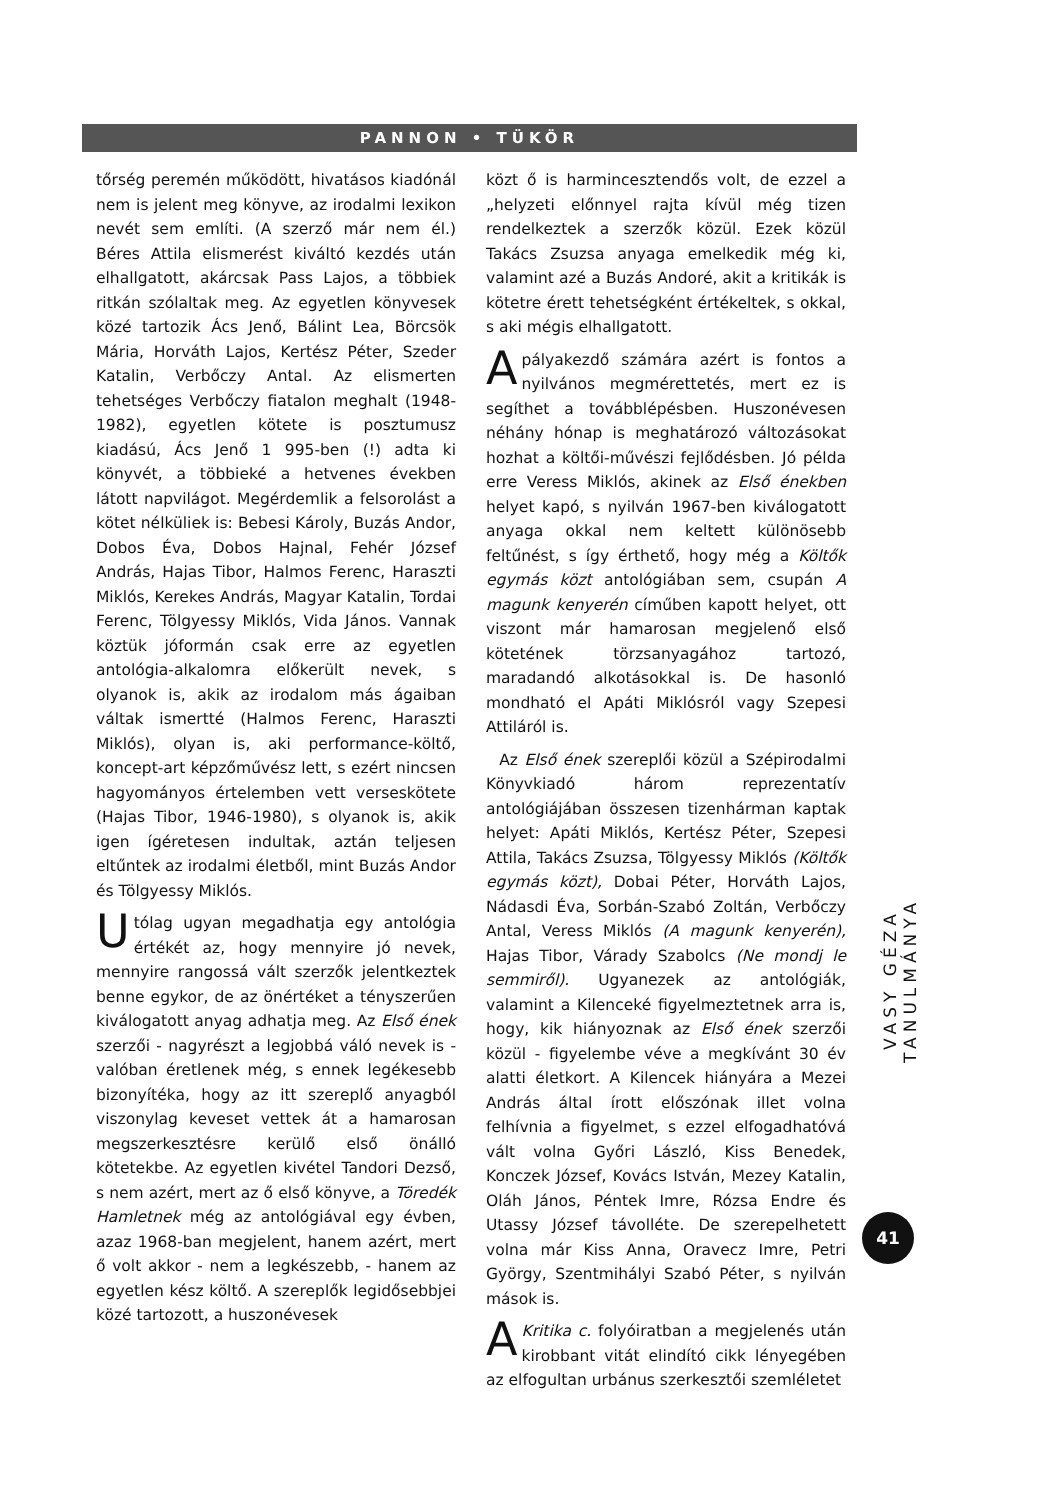PANNON • TÜKÖR
tőrség peremén működött, hivatásos kiadónál nem is jelent meg könyve, az irodalmi lexikon nevét sem említi. (A szerző már nem él.) Béres Attila elismerést kiváltó kezdés után elhallgatott, akárcsak Pass Lajos, a többiek ritkán szólaltak meg. Az egyetlen könyvesek közé tartozik Ács Jenő, Bálint Lea, Börcsök Mária, Horváth Lajos, Kertész Péter, Szeder Katalin, Verbőczy Antal. Az elismerten tehetséges Verbőczy fiatalon meghalt (1948-1982), egyetlen kötete is posztumusz kiadású, Ács Jenő 1 995-ben (!) adta ki könyvét, a többieké a hetvenes években látott napvilágot. Megérdemlik a felsorolást a kötet nélküliek is: Bebesi Károly, Buzás Andor, Dobos Éva, Dobos Hajnal, Fehér József András, Hajas Tibor, Halmos Ferenc, Haraszti Miklós, Kerekes András, Magyar Katalin, Tordai Ferenc, Tölgyessy Miklós, Vida János. Vannak köztük jóformán csak erre az egyetlen antológia-alkalomra előkerült nevek, s olyanok is, akik az irodalom más ágaiban váltak ismertté (Halmos Ferenc, Haraszti Miklós), olyan is, aki performance-költő, koncept-art képzőművész lett, s ezért nincsen hagyományos értelemben vett verseskötete (Hajas Tibor, 1946-1980), s olyanok is, akik igen ígéretesen indultak, aztán teljesen eltűntek az irodalmi életből, mint Buzás Andor és Tölgyessy Miklós.
Utólag ugyan megadhatja egy antológia értékét az, hogy mennyire jó nevek, mennyire rangossá vált szerzők jelentkeztek benne egykor, de az önértéket a tényszerűen kiválogatott anyag adhatja meg. Az Első ének szerzői - nagyrészt a legjobbá váló nevek is - valóban éretlenek még, s ennek legékesebb bizonyítéka, hogy az itt szereplő anyagból viszonylag keveset vettek át a hamarosan megszerkesztésre kerülő első önálló kötetekbe. Az egyetlen kivétel Tandori Dezső, s nem azért, mert az ő első könyve, a Töredék Hamletnek még az antológiával egy évben, azaz 1968-ban megjelent, hanem azért, mert ő volt akkor - nem a legkészebb, - hanem az egyetlen kész költő. A szereplők legidősebbjei közé tartozott, a huszonévesek
közt ő is harmincesztendős volt, de ezzel a „helyzeti előnnyel rajta kívül még tizen rendelkeztek a szerzők közül. Ezek közül Takács Zsuzsa anyaga emelkedik még ki, valamint azé a Buzás Andoré, akit a kritikák is kötetre érett tehetségként értékeltek, s okkal, s aki mégis elhallgatott.
Apályakezdő számára azért is fontos a nyilvános megmérettetés, mert ez is segíthet a továbblépésben. Huszonévesen néhány hónap is meghatározó változásokat hozhat a költői-művészi fejlődésben. Jó példa erre Veress Miklós, akinek az Első énekben helyet kapó, s nyilván 1967-ben kiválogatott anyaga okkal nem keltett különösebb feltűnést, s így érthető, hogy még a Költők egymás közt antológiában sem, csupán A magunk kenyerén címűben kapott helyet, ott viszont már hamarosan megjelenő első kötetének törzsanyagához tartozó, maradandó alkotásokkal is. De hasonló mondható el Apáti Miklósról vagy Szepesi Attiláról is.
Az Első ének szereplői közül a Szépirodalmi Könyvkiadó három reprezentatív antológiájában összesen tizenhárman kaptak helyet: Apáti Miklós, Kertész Péter, Szepesi Attila, Takács Zsuzsa, Tölgyessy Miklós (Költők egymás közt), Dobai Péter, Horváth Lajos, Nádasdi Éva, Sorbán-Szabó Zoltán, Verbőczy Antal, Veress Miklós (A magunk kenyerén), Hajas Tibor, Várady Szabolcs (Ne mondj le semmiről). Ugyanezek az antológiák, valamint a Kilenceké figyelmeztetnek arra is, hogy, kik hiányoznak az Első ének szerzői közül - figyelembe véve a megkívánt 30 év alatti életkort. A Kilencek hiányára a Mezei András által írott előszónak illet volna felhívnia a figyelmet, s ezzel elfogadhatóvá vált volna Győri László, Kiss Benedek, Konczek József, Kovács István, Mezey Katalin, Oláh János, Péntek Imre, Rózsa Endre és Utassy József távolléte. De szerepelhetett volna már Kiss Anna, Oravecz Imre, Petri György, Szentmihályi Szabó Péter, s nyilván mások is.
A Kritika c. folyóiratban a megjelenés után kirobbant vitát elindító cikk lényegében az elfogultan urbánus szerkesztői szemléletet
VASY GÉZA TANULMÁNYA
41